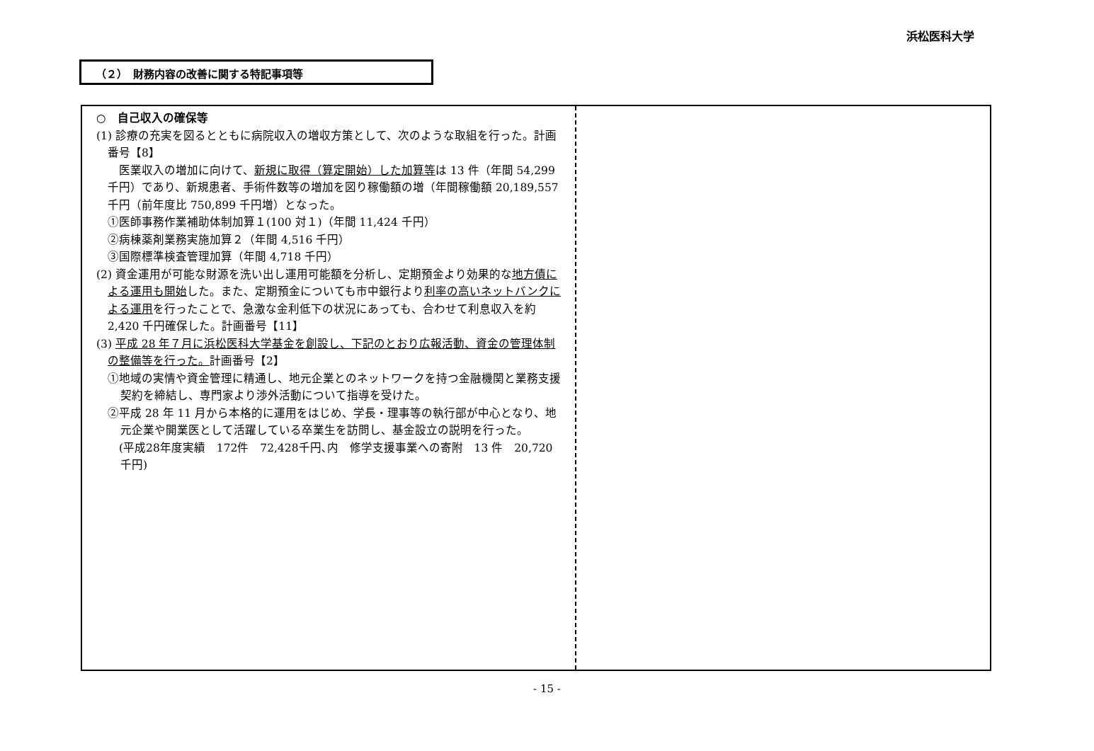浜松医科大学
（２）　財務内容の改善に関する特記事項等
○　自己収入の確保等
(1) 診療の充実を図るとともに病院収入の増収方策として、次のような取組を行った。計画番号【8】
　医業収入の増加に向けて、新規に取得（算定開始）した加算等は 13 件（年間 54,299 千円）であり、新規患者、手術件数等の増加を図り稼働額の増（年間稼働額 20,189,557 千円（前年度比 750,899 千円増）となった。
①医師事務作業補助体制加算１(100 対１)（年間 11,424 千円）
②病棟薬剤業務実施加算２（年間 4,516 千円）
③国際標準検査管理加算（年間 4,718 千円）
(2) 資金運用が可能な財源を洗い出し運用可能額を分析し、定期預金より効果的な地方債による運用も開始した。また、定期預金についても市中銀行より利率の高いネットバンクによる運用を行ったことで、急激な金利低下の状況にあっても、合わせて利息収入を約 2,420 千円確保した。計画番号【11】
(3) 平成 28 年７月に浜松医科大学基金を創設し、下記のとおり広報活動、資金の管理体制の整備等を行った。計画番号【2】
①地域の実情や資金管理に精通し、地元企業とのネットワークを持つ金融機関と業務支援契約を締結し、専門家より渉外活動について指導を受けた。
②平成 28 年 11 月から本格的に運用をはじめ、学長・理事等の執行部が中心となり、地元企業や開業医として活躍している卒業生を訪問し、基金設立の説明を行った。
　(平成28年度実績　172件　72,428千円､内　修学支援事業への寄附　13 件　20,720 千円)
- 15 -